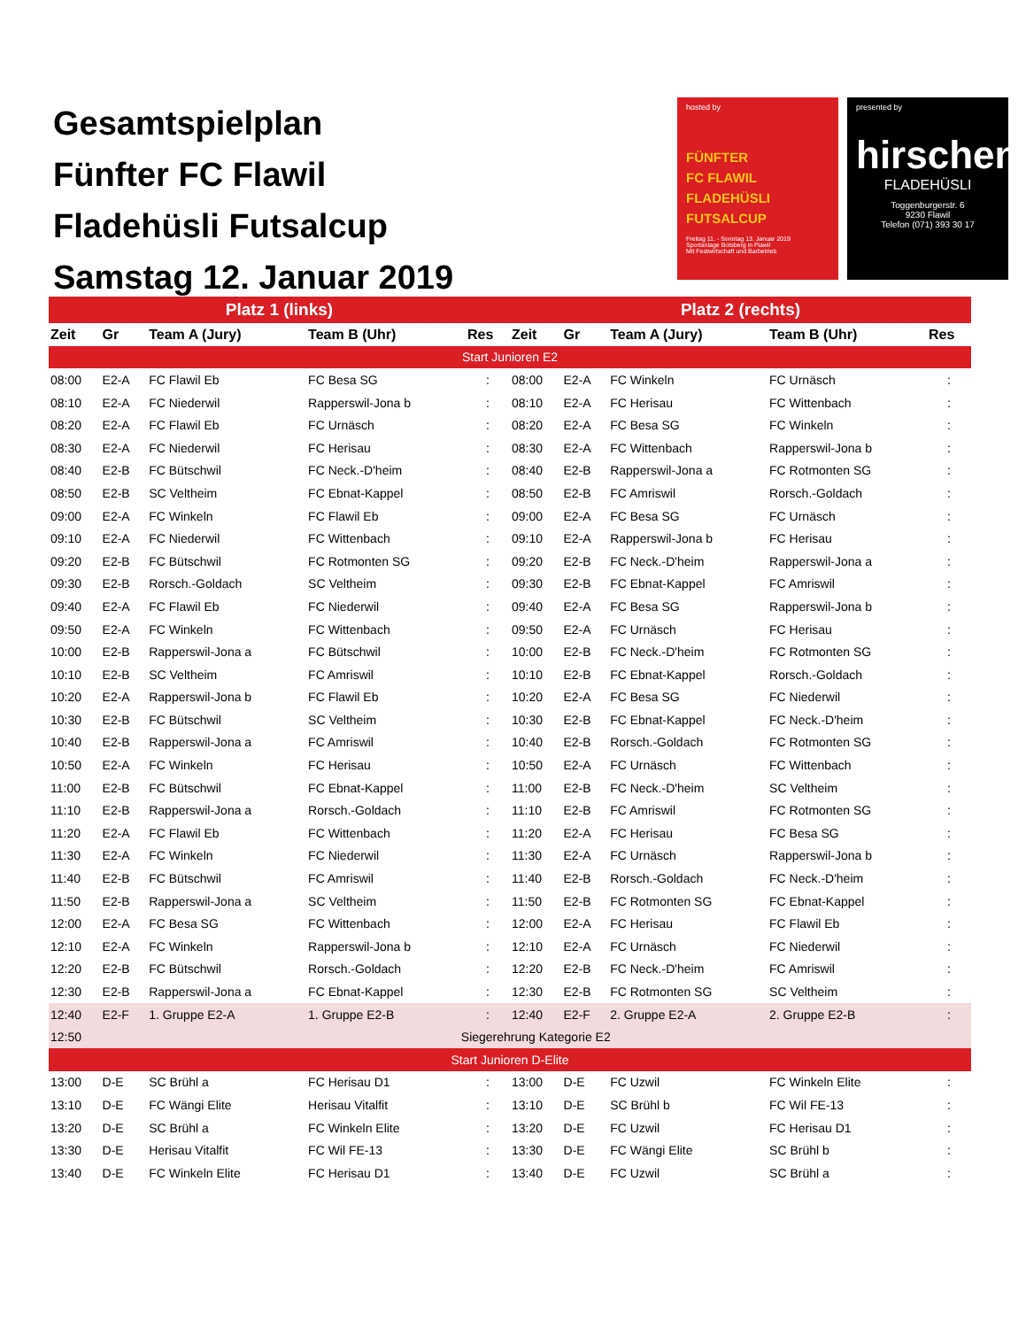Gesamtspielplan
Fünfter FC Flawil
Fladehüsli Futsalcup
Samstag 12. Januar 2019
hosted by
FÜNFTER
FC FLAWIL
FLADEHÜSLI
FUTSALCUP
Freitag 11. - Sonntag 13. Januar 2019
Sportanlage Botsberg in Flawil
Mit Festwirtschaft und Barbetrieb
presented by
hirschen
FLADEHÜSLI
Toggenburgerstr. 6
9230 Flawil
Telefon (071) 393 30 17
| Platz 1 (links) | | | | | Platz 2 (rechts) | | | | |
| --- | --- | --- | --- | --- | --- | --- | --- | --- | --- |
| Zeit | Gr | Team A (Jury) | Team B (Uhr) | Res | Zeit | Gr | Team A (Jury) | Team B (Uhr) | Res |
| Start Junioren E2 | | | | | | | | | |
| 08:00 | E2-A | FC Flawil Eb | FC Besa SG | : | 08:00 | E2-A | FC Winkeln | FC Urnäsch | : |
| 08:10 | E2-A | FC Niederwil | Rapperswil-Jona b | : | 08:10 | E2-A | FC Herisau | FC Wittenbach | : |
| 08:20 | E2-A | FC Flawil Eb | FC Urnäsch | : | 08:20 | E2-A | FC Besa SG | FC Winkeln | : |
| 08:30 | E2-A | FC Niederwil | FC Herisau | : | 08:30 | E2-A | FC Wittenbach | Rapperswil-Jona b | : |
| 08:40 | E2-B | FC Bütschwil | FC Neck.-D'heim | : | 08:40 | E2-B | Rapperswil-Jona a | FC Rotmonten SG | : |
| 08:50 | E2-B | SC Veltheim | FC Ebnat-Kappel | : | 08:50 | E2-B | FC Amriswil | Rorsch.-Goldach | : |
| 09:00 | E2-A | FC Winkeln | FC Flawil Eb | : | 09:00 | E2-A | FC Besa SG | FC Urnäsch | : |
| 09:10 | E2-A | FC Niederwil | FC Wittenbach | : | 09:10 | E2-A | Rapperswil-Jona b | FC Herisau | : |
| 09:20 | E2-B | FC Bütschwil | FC Rotmonten SG | : | 09:20 | E2-B | FC Neck.-D'heim | Rapperswil-Jona a | : |
| 09:30 | E2-B | Rorsch.-Goldach | SC Veltheim | : | 09:30 | E2-B | FC Ebnat-Kappel | FC Amriswil | : |
| 09:40 | E2-A | FC Flawil Eb | FC Niederwil | : | 09:40 | E2-A | FC Besa SG | Rapperswil-Jona b | : |
| 09:50 | E2-A | FC Winkeln | FC Wittenbach | : | 09:50 | E2-A | FC Urnäsch | FC Herisau | : |
| 10:00 | E2-B | Rapperswil-Jona a | FC Bütschwil | : | 10:00 | E2-B | FC Neck.-D'heim | FC Rotmonten SG | : |
| 10:10 | E2-B | SC Veltheim | FC Amriswil | : | 10:10 | E2-B | FC Ebnat-Kappel | Rorsch.-Goldach | : |
| 10:20 | E2-A | Rapperswil-Jona b | FC Flawil Eb | : | 10:20 | E2-A | FC Besa SG | FC Niederwil | : |
| 10:30 | E2-B | FC Bütschwil | SC Veltheim | : | 10:30 | E2-B | FC Ebnat-Kappel | FC Neck.-D'heim | : |
| 10:40 | E2-B | Rapperswil-Jona a | FC Amriswil | : | 10:40 | E2-B | Rorsch.-Goldach | FC Rotmonten SG | : |
| 10:50 | E2-A | FC Winkeln | FC Herisau | : | 10:50 | E2-A | FC Urnäsch | FC Wittenbach | : |
| 11:00 | E2-B | FC Bütschwil | FC Ebnat-Kappel | : | 11:00 | E2-B | FC Neck.-D'heim | SC Veltheim | : |
| 11:10 | E2-B | Rapperswil-Jona a | Rorsch.-Goldach | : | 11:10 | E2-B | FC Amriswil | FC Rotmonten SG | : |
| 11:20 | E2-A | FC Flawil Eb | FC Wittenbach | : | 11:20 | E2-A | FC Herisau | FC Besa SG | : |
| 11:30 | E2-A | FC Winkeln | FC Niederwil | : | 11:30 | E2-A | FC Urnäsch | Rapperswil-Jona b | : |
| 11:40 | E2-B | FC Bütschwil | FC Amriswil | : | 11:40 | E2-B | Rorsch.-Goldach | FC Neck.-D'heim | : |
| 11:50 | E2-B | Rapperswil-Jona a | SC Veltheim | : | 11:50 | E2-B | FC Rotmonten SG | FC Ebnat-Kappel | : |
| 12:00 | E2-A | FC Besa SG | FC Wittenbach | : | 12:00 | E2-A | FC Herisau | FC Flawil Eb | : |
| 12:10 | E2-A | FC Winkeln | Rapperswil-Jona b | : | 12:10 | E2-A | FC Urnäsch | FC Niederwil | : |
| 12:20 | E2-B | FC Bütschwil | Rorsch.-Goldach | : | 12:20 | E2-B | FC Neck.-D'heim | FC Amriswil | : |
| 12:30 | E2-B | Rapperswil-Jona a | FC Ebnat-Kappel | : | 12:30 | E2-B | FC Rotmonten SG | SC Veltheim | : |
| 12:40 | E2-F | 1. Gruppe E2-A | 1. Gruppe E2-B | : | 12:40 | E2-F | 2. Gruppe E2-A | 2. Gruppe E2-B | : |
| 12:50 | Siegerehrung Kategorie E2 | | | | | | | | |
| Start Junioren D-Elite | | | | | | | | | |
| 13:00 | D-E | SC Brühl a | FC Herisau D1 | : | 13:00 | D-E | FC Uzwil | FC Winkeln Elite | : |
| 13:10 | D-E | FC Wängi Elite | Herisau Vitalfit | : | 13:10 | D-E | SC Brühl b | FC Wil FE-13 | : |
| 13:20 | D-E | SC Brühl a | FC Winkeln Elite | : | 13:20 | D-E | FC Uzwil | FC Herisau D1 | : |
| 13:30 | D-E | Herisau Vitalfit | FC Wil FE-13 | : | 13:30 | D-E | FC Wängi Elite | SC Brühl b | : |
| 13:40 | D-E | FC Winkeln Elite | FC Herisau D1 | : | 13:40 | D-E | FC Uzwil | SC Brühl a | : |